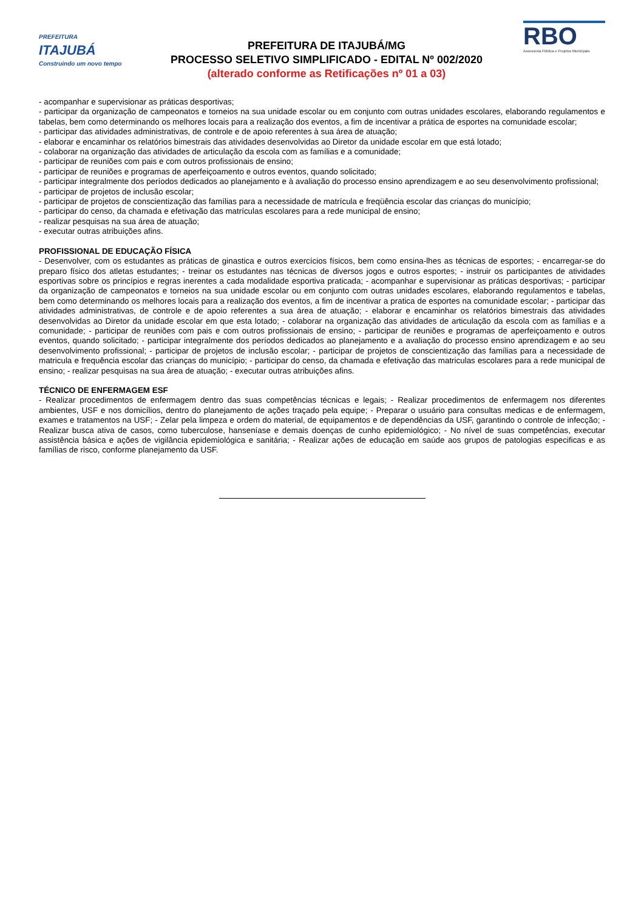PREFEITURA
ITAJUBÁ
Construindo um novo tempo
PREFEITURA DE ITAJUBÁ/MG
PROCESSO SELETIVO SIMPLIFICADO - EDITAL Nº 002/2020
(alterado conforme as Retificações nº 01 a 03)
RBO
Assessoria Pública e Projetos Municipais
- acompanhar e supervisionar as práticas desportivas;
- participar da organização de campeonatos e torneios na sua unidade escolar ou em conjunto com outras unidades escolares, elaborando regulamentos e tabelas, bem como determinando os melhores locais para a realização dos eventos, a fim de incentivar a prática de esportes na comunidade escolar;
- participar das atividades administrativas, de controle e de apoio referentes à sua área de atuação;
- elaborar e encaminhar os relatórios bimestrais das atividades desenvolvidas ao Diretor da unidade escolar em que está lotado;
- colaborar na organização das atividades de articulação da escola com as famílias e a comunidade;
- participar de reuniões com pais e com outros profissionais de ensino;
- participar de reuniões e programas de aperfeiçoamento e outros eventos, quando solicitado;
- participar integralmente dos períodos dedicados ao planejamento e à avaliação do processo ensino aprendizagem e ao seu desenvolvimento profissional;
- participar de projetos de inclusão escolar;
- participar de projetos de conscientização das famílias para a necessidade de matrícula e freqüência escolar das crianças do município;
- participar do censo, da chamada e efetivação das matrículas escolares para a rede municipal de ensino;
- realizar pesquisas na sua área de atuação;
- executar outras atribuições afins.
PROFISSIONAL DE EDUCAÇÃO FÍSICA
- Desenvolver, com os estudantes as práticas de ginastica e outros exercícios físicos, bem como ensina-lhes as técnicas de esportes; - encarregar-se do preparo físico dos atletas estudantes; - treinar os estudantes nas técnicas de diversos jogos e outros esportes; - instruir os participantes de atividades esportivas sobre os princípios e regras inerentes a cada modalidade esportiva praticada; - acompanhar e supervisionar as práticas desportivas; - participar da organização de campeonatos e torneios na sua unidade escolar ou em conjunto com outras unidades escolares, elaborando regulamentos e tabelas, bem como determinando os melhores locais para a realização dos eventos, a fim de incentivar a pratica de esportes na comunidade escolar; - participar das atividades administrativas, de controle e de apoio referentes a sua área de atuação; - elaborar e encaminhar os relatórios bimestrais das atividades desenvolvidas ao Diretor da unidade escolar em que esta lotado; - colaborar na organização das atividades de articulação da escola com as famílias e a comunidade; - participar de reuniões com pais e com outros profissionais de ensino; - participar de reuniões e programas de aperfeiçoamento e outros eventos, quando solicitado; - participar integralmente dos períodos dedicados ao planejamento e a avaliação do processo ensino aprendizagem e ao seu desenvolvimento profissional; - participar de projetos de inclusão escolar; - participar de projetos de conscientização das famílias para a necessidade de matricula e frequência escolar das crianças do município; - participar do censo, da chamada e efetivação das matriculas escolares para a rede municipal de ensino; - realizar pesquisas na sua área de atuação; - executar outras atribuições afins.
TÉCNICO DE ENFERMAGEM ESF
- Realizar procedimentos de enfermagem dentro das suas competências técnicas e legais; - Realizar procedimentos de enfermagem nos diferentes ambientes, USF e nos domicílios, dentro do planejamento de ações traçado pela equipe; - Preparar o usuário para consultas medicas e de enfermagem, exames e tratamentos na USF; - Zelar pela limpeza e ordem do material, de equipamentos e de dependências da USF, garantindo o controle de infecção; - Realizar busca ativa de casos, como tuberculose, hanseníase e demais doenças de cunho epidemiológico; - No nível de suas competências, executar assistência básica e ações de vigilância epidemiológica e sanitária; - Realizar ações de educação em saúde aos grupos de patologias especificas e as famílias de risco, conforme planejamento da USF.